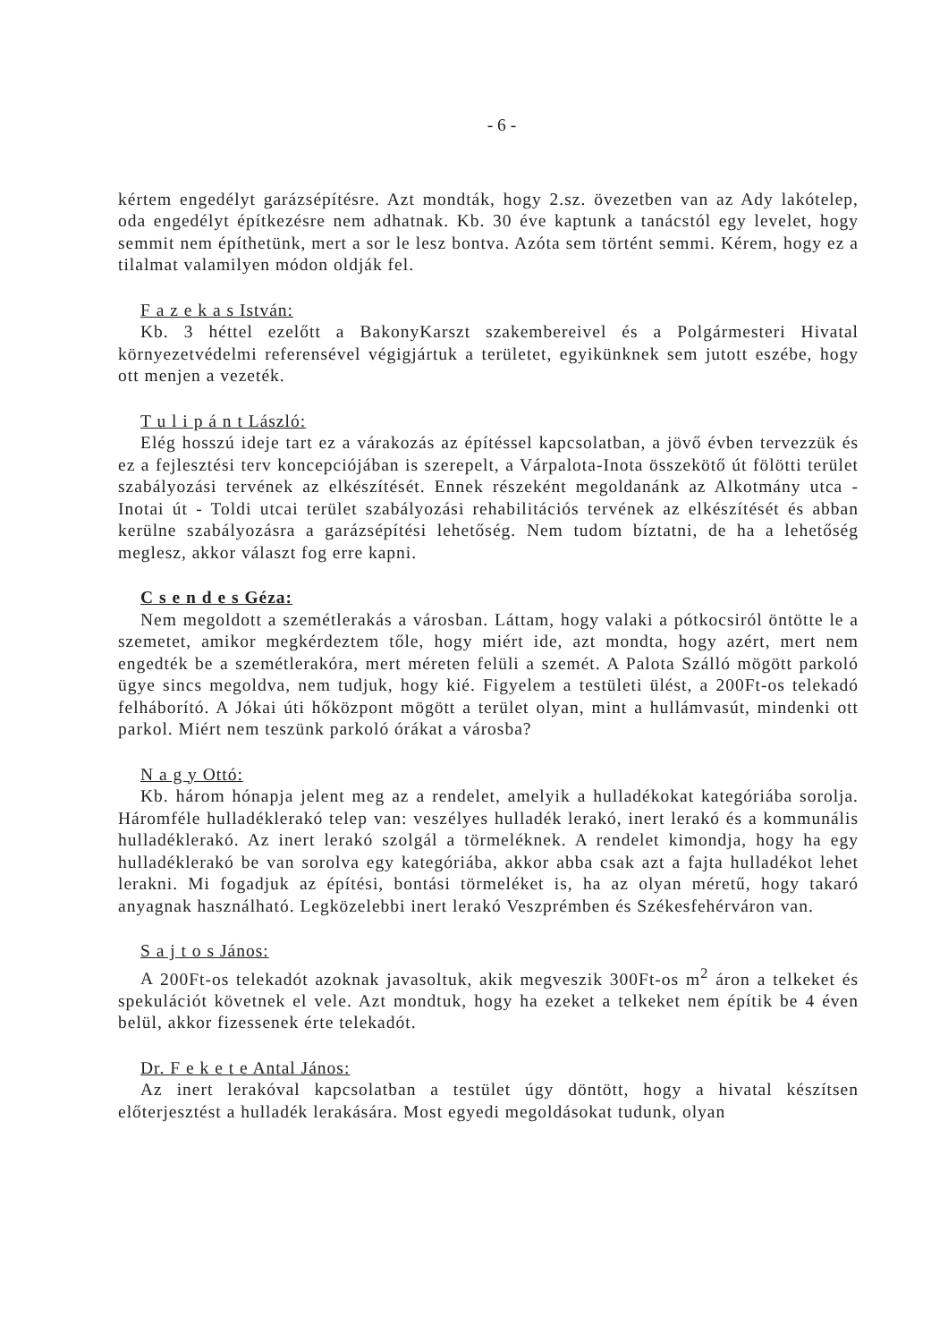- 6 -
kértem engedélyt garázsépítésre. Azt mondták, hogy 2.sz. övezetben van az Ady lakótelep, oda engedélyt építkezésre nem adhatnak. Kb. 30 éve kaptunk a tanácstól egy levelet, hogy semmit nem építhetünk, mert a sor le lesz bontva. Azóta sem történt semmi. Kérem, hogy ez a tilalmat valamilyen módon oldják fel.
F a z e k a s István:
Kb. 3 héttel ezelőtt a BakonyKarszt szakembereivel és a Polgármesteri Hivatal környezetvédelmi referensével végigjártuk a területet, egyikünknek sem jutott eszébe, hogy ott menjen a vezeték.
T u l i p á n t László:
Elég hosszú ideje tart ez a várakozás az építéssel kapcsolatban, a jövő évben tervezzük és ez a fejlesztési terv koncepciójában is szerepelt, a Várpalota-Inota összekötő út fölötti terület szabályozási tervének az elkészítését. Ennek részeként megoldanánk az Alkotmány utca - Inotai út - Toldi utcai terület szabályozási rehabilitációs tervének az elkészítését és abban kerülne szabályozásra a garázsépítési lehetőség. Nem tudom bíztatni, de ha a lehetőség meglesz, akkor választ fog erre kapni.
C s e n d e s Géza:
Nem megoldott a szemétlerakás a városban. Láttam, hogy valaki a pótkocsiról öntötte le a szemetet, amikor megkérdeztem tőle, hogy miért ide, azt mondta, hogy azért, mert nem engedték be a szemétlerakóra, mert méreten felüli a szemét. A Palota Szálló mögött parkoló ügye sincs megoldva, nem tudjuk, hogy kié. Figyelem a testületi ülést, a 200Ft-os telekadó felháborító. A Jókai úti hőközpont mögött a terület olyan, mint a hullámvasút, mindenki ott parkol. Miért nem teszünk parkoló órákat a városba?
N a g y Ottó:
Kb. három hónapja jelent meg az a rendelet, amelyik a hulladékokat kategóriába sorolja. Háromféle hulladéklerakó telep van: veszélyes hulladék lerakó, inert lerakó és a kommunális hulladéklerakó. Az inert lerakó szolgál a törmeléknek. A rendelet kimondja, hogy ha egy hulladéklerakó be van sorolva egy kategóriába, akkor abba csak azt a fajta hulladékot lehet lerakni. Mi fogadjuk az építési, bontási törmeléket is, ha az olyan méretű, hogy takaró anyagnak használható. Legközelebbi inert lerakó Veszprémben és Székesfehérváron van.
S a j t o s János:
A 200Ft-os telekadót azoknak javasoltuk, akik megveszik 300Ft-os m<sup>2</sup> áron a telkeket és spekulációt követnek el vele. Azt mondtuk, hogy ha ezeket a telkeket nem építik be 4 éven belül, akkor fizessenek érte telekadót.
Dr. F e k e t e Antal János:
Az inert lerakóval kapcsolatban a testület úgy döntött, hogy a hivatal készítsen előterjesztést a hulladék lerakására. Most egyedi megoldásokat tudunk, olyan